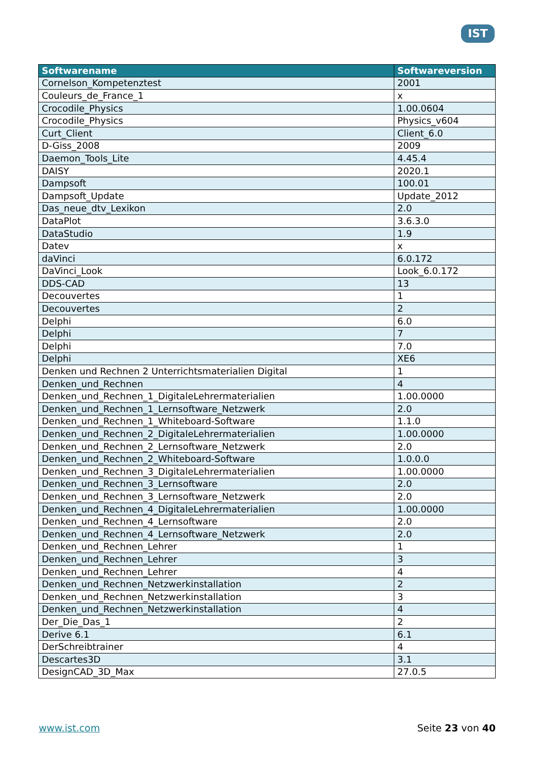IST
| Softwarename | Softwareversion |
| --- | --- |
| Cornelson_Kompetenztest | 2001 |
| Couleurs_de_France_1 | x |
| Crocodile_Physics | 1.00.0604 |
| Crocodile_Physics | Physics_v604 |
| Curt_Client | Client_6.0 |
| D-Giss_2008 | 2009 |
| Daemon_Tools_Lite | 4.45.4 |
| DAISY | 2020.1 |
| Dampsoft | 100.01 |
| Dampsoft_Update | Update_2012 |
| Das_neue_dtv_Lexikon | 2.0 |
| DataPlot | 3.6.3.0 |
| DataStudio | 1.9 |
| Datev | x |
| daVinci | 6.0.172 |
| DaVinci_Look | Look_6.0.172 |
| DDS-CAD | 13 |
| Decouvertes | 1 |
| Decouvertes | 2 |
| Delphi | 6.0 |
| Delphi | 7 |
| Delphi | 7.0 |
| Delphi | XE6 |
| Denken und Rechnen 2 Unterrichtsmaterialien Digital | 1 |
| Denken_und_Rechnen | 4 |
| Denken_und_Rechnen_1_DigitaleLehrermaterialien | 1.00.0000 |
| Denken_und_Rechnen_1_Lernsoftware_Netzwerk | 2.0 |
| Denken_und_Rechnen_1_Whiteboard-Software | 1.1.0 |
| Denken_und_Rechnen_2_DigitaleLehrermaterialien | 1.00.0000 |
| Denken_und_Rechnen_2_Lernsoftware_Netzwerk | 2.0 |
| Denken_und_Rechnen_2_Whiteboard-Software | 1.0.0.0 |
| Denken_und_Rechnen_3_DigitaleLehrermaterialien | 1.00.0000 |
| Denken_und_Rechnen_3_Lernsoftware | 2.0 |
| Denken_und_Rechnen_3_Lernsoftware_Netzwerk | 2.0 |
| Denken_und_Rechnen_4_DigitaleLehrermaterialien | 1.00.0000 |
| Denken_und_Rechnen_4_Lernsoftware | 2.0 |
| Denken_und_Rechnen_4_Lernsoftware_Netzwerk | 2.0 |
| Denken_und_Rechnen_Lehrer | 1 |
| Denken_und_Rechnen_Lehrer | 3 |
| Denken_und_Rechnen_Lehrer | 4 |
| Denken_und_Rechnen_Netzwerkinstallation | 2 |
| Denken_und_Rechnen_Netzwerkinstallation | 3 |
| Denken_und_Rechnen_Netzwerkinstallation | 4 |
| Der_Die_Das_1 | 2 |
| Derive 6.1 | 6.1 |
| DerSchreibtrainer | 4 |
| Descartes3D | 3.1 |
| DesignCAD_3D_Max | 27.0.5 |
www.ist.com Seite 23 von 40